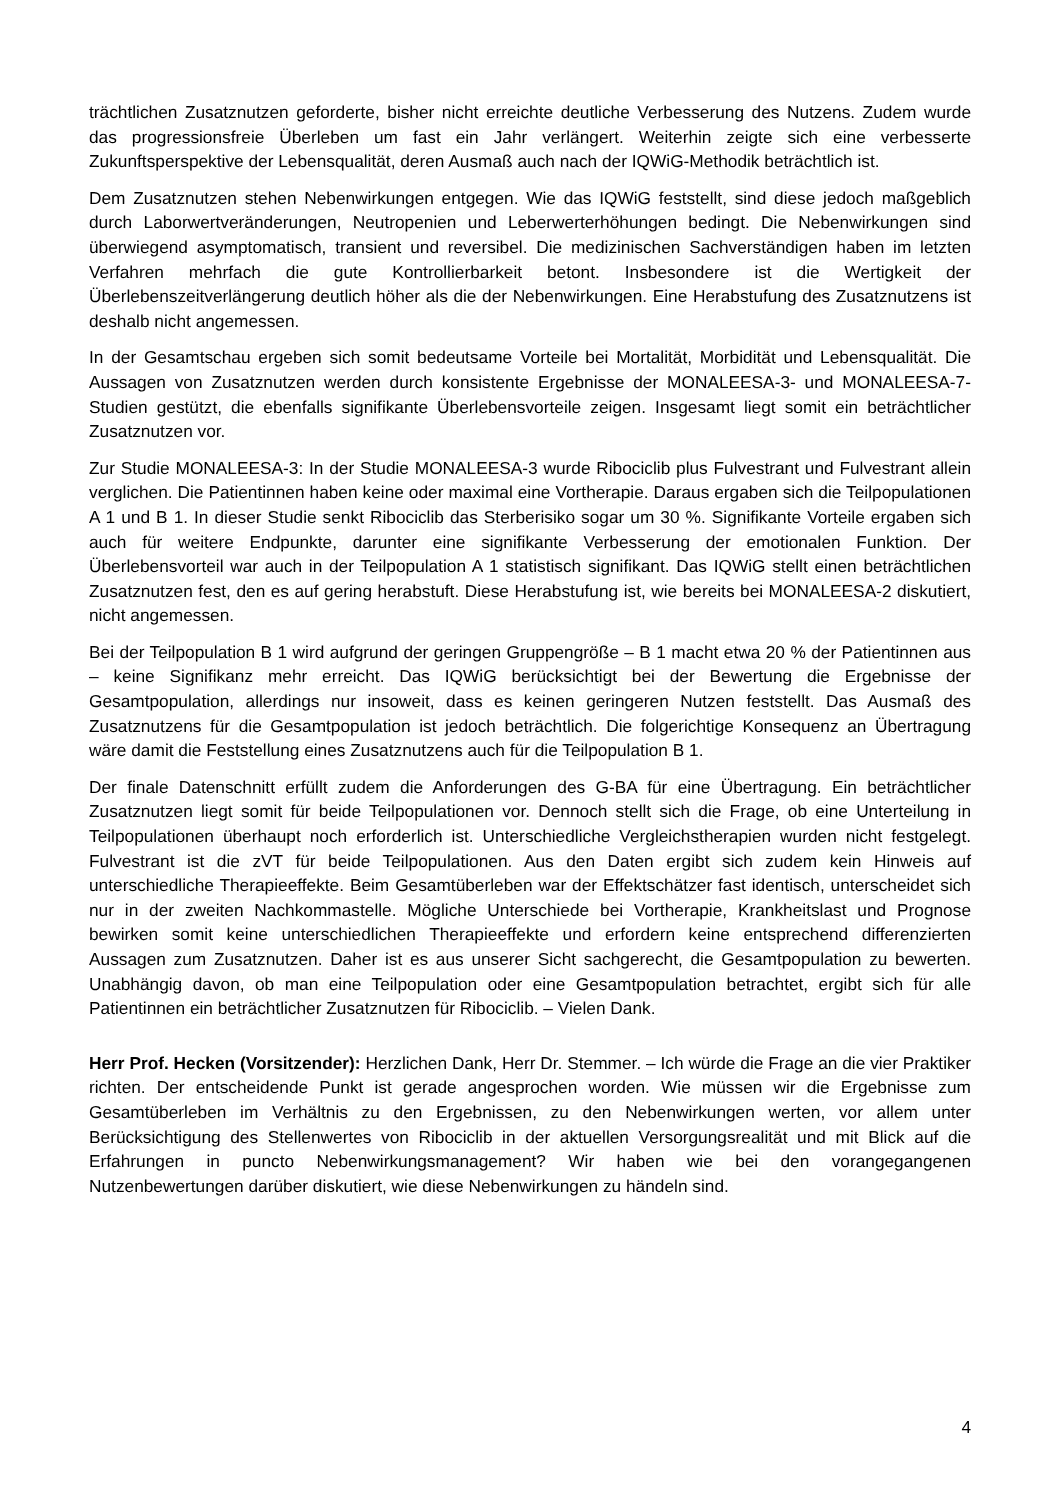trächtlichen Zusatznutzen geforderte, bisher nicht erreichte deutliche Verbesserung des Nutzens. Zudem wurde das progressionsfreie Überleben um fast ein Jahr verlängert. Weiterhin zeigte sich eine verbesserte Zukunftsperspektive der Lebensqualität, deren Ausmaß auch nach der IQWiG-Methodik beträchtlich ist.
Dem Zusatznutzen stehen Nebenwirkungen entgegen. Wie das IQWiG feststellt, sind diese jedoch maßgeblich durch Laborwertveränderungen, Neutropenien und Leberwerterhöhungen bedingt. Die Nebenwirkungen sind überwiegend asymptomatisch, transient und reversibel. Die medizinischen Sachverständigen haben im letzten Verfahren mehrfach die gute Kontrollierbarkeit betont. Insbesondere ist die Wertigkeit der Überlebenszeitverlängerung deutlich höher als die der Nebenwirkungen. Eine Herabstufung des Zusatznutzens ist deshalb nicht angemessen.
In der Gesamtschau ergeben sich somit bedeutsame Vorteile bei Mortalität, Morbidität und Lebensqualität. Die Aussagen von Zusatznutzen werden durch konsistente Ergebnisse der MONALEESA-3- und MONALEESA-7-Studien gestützt, die ebenfalls signifikante Überlebensvorteile zeigen. Insgesamt liegt somit ein beträchtlicher Zusatznutzen vor.
Zur Studie MONALEESA-3: In der Studie MONALEESA-3 wurde Ribociclib plus Fulvestrant und Fulvestrant allein verglichen. Die Patientinnen haben keine oder maximal eine Vortherapie. Daraus ergaben sich die Teilpopulationen A 1 und B 1. In dieser Studie senkt Ribociclib das Sterberisiko sogar um 30 %. Signifikante Vorteile ergaben sich auch für weitere Endpunkte, darunter eine signifikante Verbesserung der emotionalen Funktion. Der Überlebensvorteil war auch in der Teilpopulation A 1 statistisch signifikant. Das IQWiG stellt einen beträchtlichen Zusatznutzen fest, den es auf gering herabstuft. Diese Herabstufung ist, wie bereits bei MONALEESA-2 diskutiert, nicht angemessen.
Bei der Teilpopulation B 1 wird aufgrund der geringen Gruppengröße – B 1 macht etwa 20 % der Patientinnen aus – keine Signifikanz mehr erreicht. Das IQWiG berücksichtigt bei der Bewertung die Ergebnisse der Gesamtpopulation, allerdings nur insoweit, dass es keinen geringeren Nutzen feststellt. Das Ausmaß des Zusatznutzens für die Gesamtpopulation ist jedoch beträchtlich. Die folgerichtige Konsequenz an Übertragung wäre damit die Feststellung eines Zusatznutzens auch für die Teilpopulation B 1.
Der finale Datenschnitt erfüllt zudem die Anforderungen des G-BA für eine Übertragung. Ein beträchtlicher Zusatznutzen liegt somit für beide Teilpopulationen vor. Dennoch stellt sich die Frage, ob eine Unterteilung in Teilpopulationen überhaupt noch erforderlich ist. Unterschiedliche Vergleichstherapien wurden nicht festgelegt. Fulvestrant ist die zVT für beide Teilpopulationen. Aus den Daten ergibt sich zudem kein Hinweis auf unterschiedliche Therapieeffekte. Beim Gesamtüberleben war der Effektschätzer fast identisch, unterscheidet sich nur in der zweiten Nachkommastelle. Mögliche Unterschiede bei Vortherapie, Krankheitslast und Prognose bewirken somit keine unterschiedlichen Therapieeffekte und erfordern keine entsprechend differenzierten Aussagen zum Zusatznutzen. Daher ist es aus unserer Sicht sachgerecht, die Gesamtpopulation zu bewerten. Unabhängig davon, ob man eine Teilpopulation oder eine Gesamtpopulation betrachtet, ergibt sich für alle Patientinnen ein beträchtlicher Zusatznutzen für Ribociclib. – Vielen Dank.
Herr Prof. Hecken (Vorsitzender): Herzlichen Dank, Herr Dr. Stemmer. – Ich würde die Frage an die vier Praktiker richten. Der entscheidende Punkt ist gerade angesprochen worden. Wie müssen wir die Ergebnisse zum Gesamtüberleben im Verhältnis zu den Ergebnissen, zu den Nebenwirkungen werten, vor allem unter Berücksichtigung des Stellenwertes von Ribociclib in der aktuellen Versorgungsrealität und mit Blick auf die Erfahrungen in puncto Nebenwirkungsmanagement? Wir haben wie bei den vorangegangenen Nutzenbewertungen darüber diskutiert, wie diese Nebenwirkungen zu händeln sind.
4